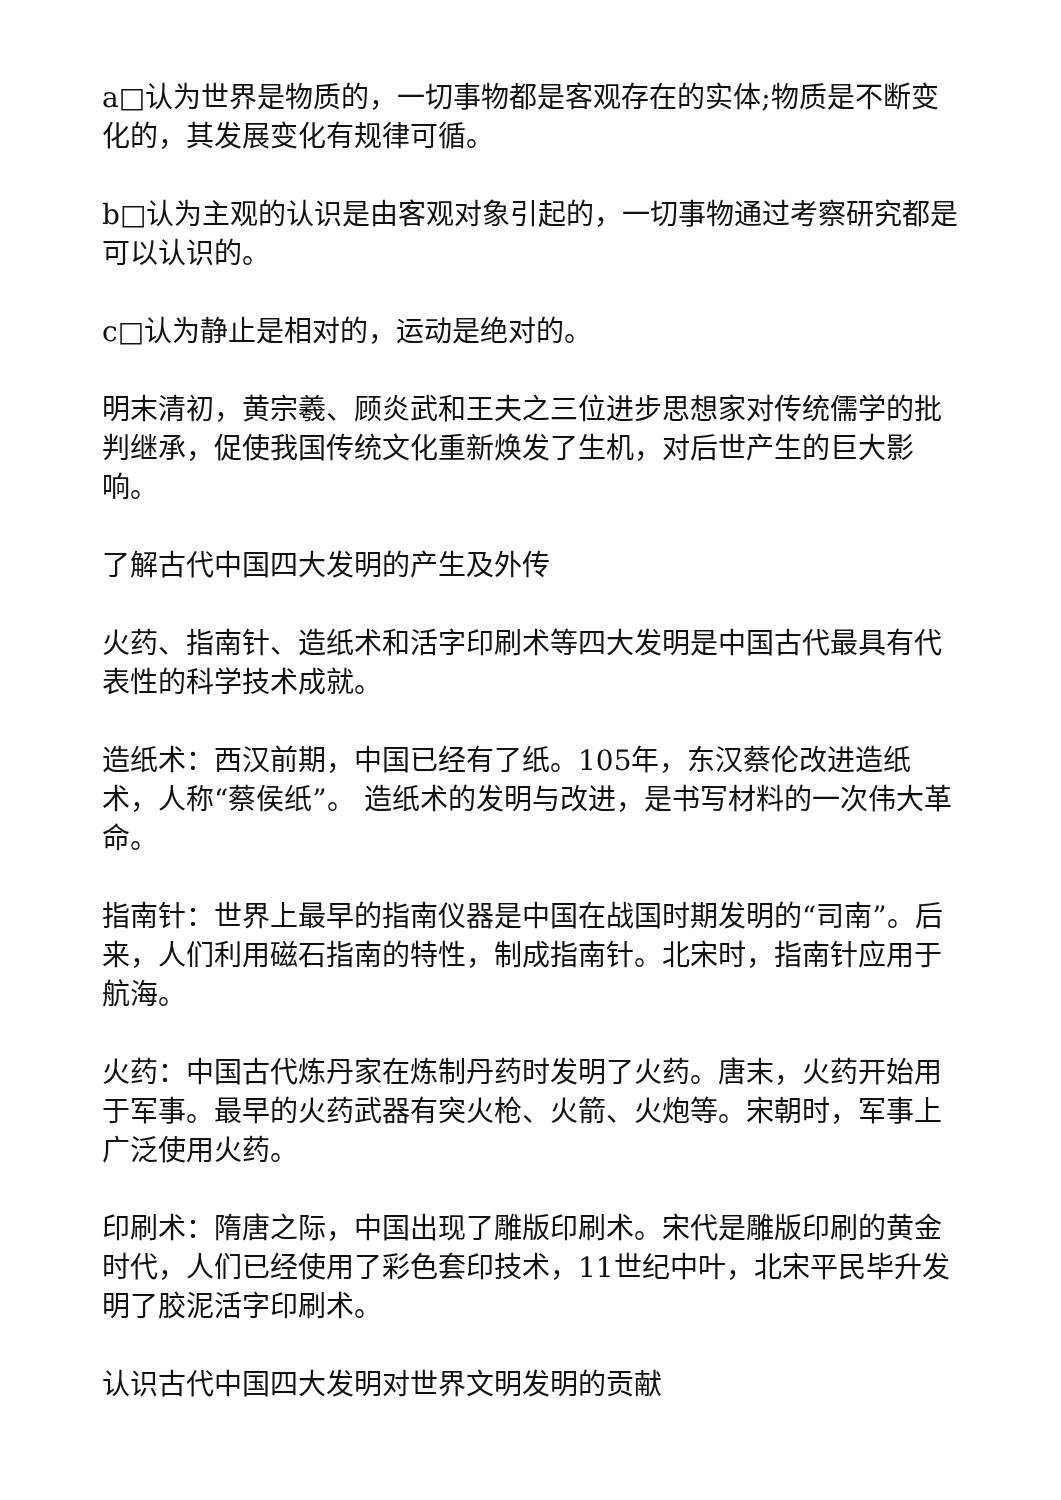a□认为世界是物质的，一切事物都是客观存在的实体;物质是不断变化的，其发展变化有规律可循。
b□认为主观的认识是由客观对象引起的，一切事物通过考察研究都是可以认识的。
c□认为静止是相对的，运动是绝对的。
明末清初，黄宗羲、顾炎武和王夫之三位进步思想家对传统儒学的批判继承，促使我国传统文化重新焕发了生机，对后世产生的巨大影响。
了解古代中国四大发明的产生及外传
火药、指南针、造纸术和活字印刷术等四大发明是中国古代最具有代表性的科学技术成就。
造纸术：西汉前期，中国已经有了纸。105年，东汉蔡伦改进造纸术，人称“蔡侯纸”。 造纸术的发明与改进，是书写材料的一次伟大革命。
指南针：世界上最早的指南仪器是中国在战国时期发明的“司南”。后来，人们利用磁石指南的特性，制成指南针。北宋时，指南针应用于航海。
火药：中国古代炼丹家在炼制丹药时发明了火药。唐末，火药开始用于军事。最早的火药武器有突火枪、火箭、火炮等。宋朝时，军事上广泛使用火药。
印刷术：隋唐之际，中国出现了雕版印刷术。宋代是雕版印刷的黄金时代，人们已经使用了彩色套印技术，11世纪中叶，北宋平民毕升发明了胶泥活字印刷术。
认识古代中国四大发明对世界文明发明的贡献